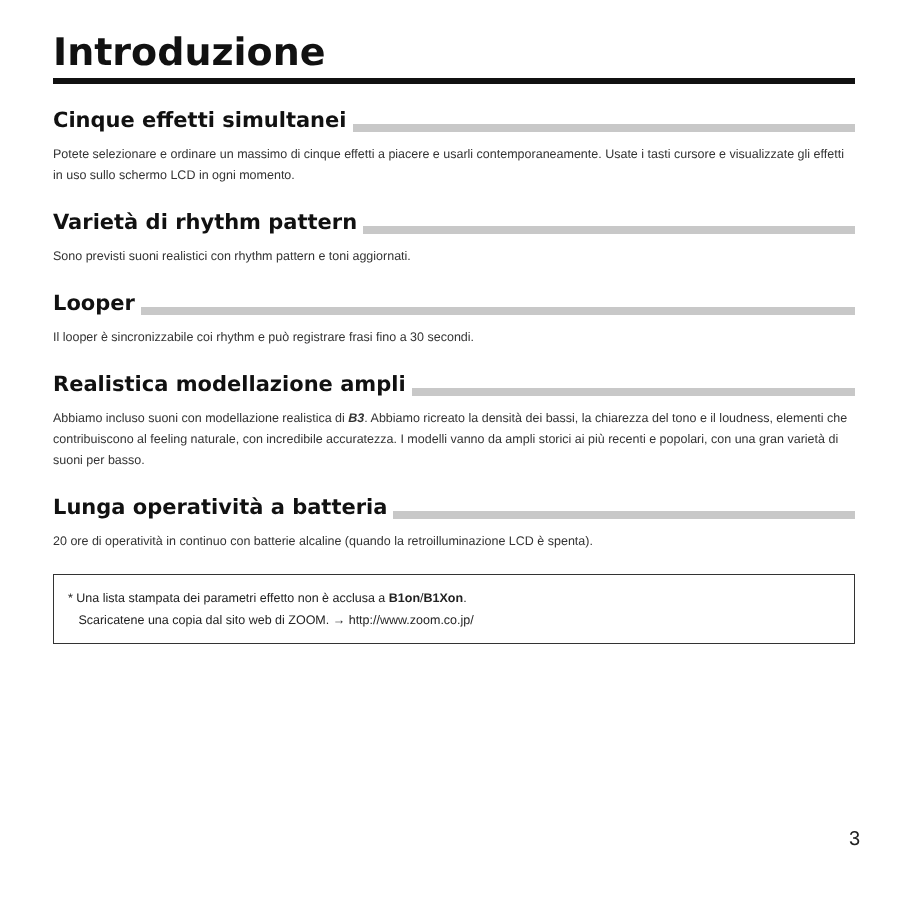Introduzione
Cinque effetti simultanei
Potete selezionare e ordinare un massimo di cinque effetti a piacere e usarli contemporaneamente. Usate i tasti cursore e visualizzate gli effetti in uso sullo schermo LCD in ogni momento.
Varietà di rhythm pattern
Sono previsti suoni realistici con rhythm pattern e toni aggiornati.
Looper
Il looper è sincronizzabile coi rhythm e può registrare frasi fino a 30 secondi.
Realistica modellazione ampli
Abbiamo incluso suoni con modellazione realistica di B3. Abbiamo ricreato la densità dei bassi, la chiarezza del tono e il loudness, elementi che contribuiscono al feeling naturale, con incredibile accuratezza. I modelli vanno da ampli storici ai più recenti e popolari, con una gran varietà di suoni per basso.
Lunga operatività a batteria
20 ore di operatività in continuo con batterie alcaline (quando la retroilluminazione LCD è spenta).
* Una lista stampata dei parametri effetto non è acclusa a B1on/B1Xon.
Scaricatene una copia dal sito web di ZOOM. → http://www.zoom.co.jp/
3